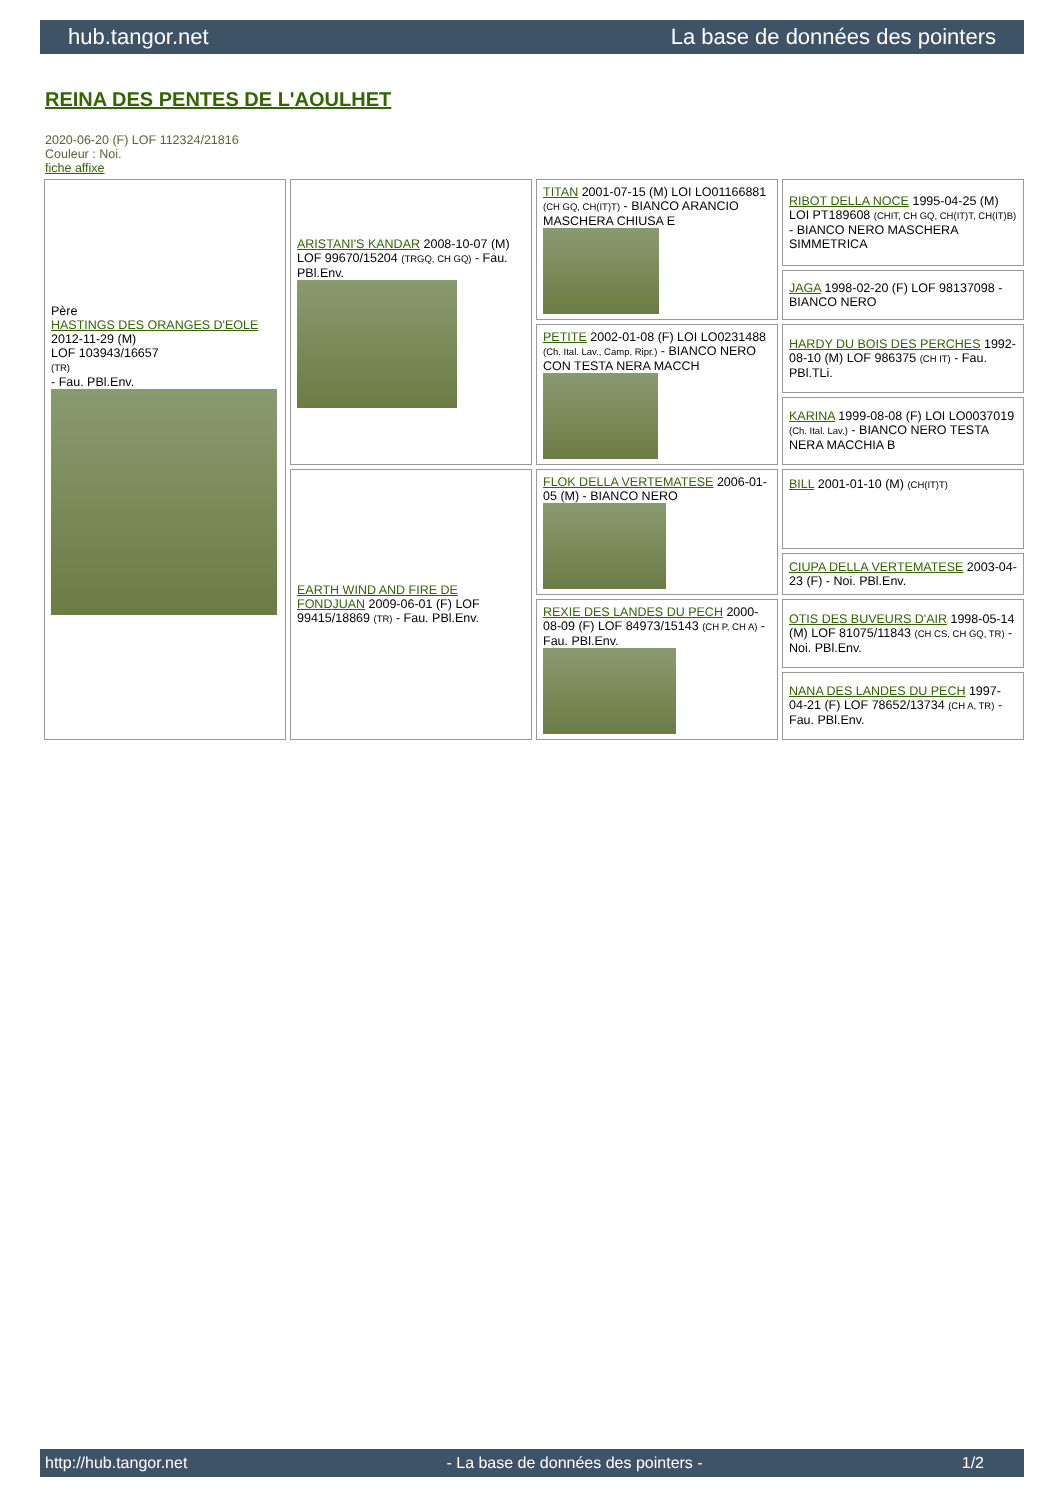hub.tangor.net La base de données des pointers
REINA DES PENTES DE L'AOULHET
2020-06-20 (F) LOF 112324/21816
Couleur : Noi.
fiche affixe
| Père HASTINGS DES ORANGES D'EOLE 2012-11-29 (M) LOF 103943/16657 (TR) - Fau. PBl.Env. | ARISTANI'S KANDAR 2008-10-07 (M) LOF 99670/15204 (TRGQ, CH GQ) - Fau. PBl.Env. | TITAN 2001-07-15 (M) LOI LO01166881 (CH GQ, CH(IT)T) - BIANCO ARANCIO MASCHERA CHIUSA E | RIBOT DELLA NOCE 1995-04-25 (M) LOI PT189608 (CHIT, CH GQ, CH(IT)T, CH(IT)B) - BIANCO NERO MASCHERA SIMMETRICA |
| | | | JAGA 1998-02-20 (F) LOF 98137098 - BIANCO NERO |
| | | PETITE 2002-01-08 (F) LOI LO0231488 (Ch. Ital. Lav., Camp. Ripr.) - BIANCO NERO CON TESTA NERA MACCH | HARDY DU BOIS DES PERCHES 1992-08-10 (M) LOF 986375 (CH IT) - Fau. PBl.TLi. |
| | | | KARINA 1999-08-08 (F) LOI LO0037019 (Ch. Ital. Lav.) - BIANCO NERO TESTA NERA MACCHIA B |
| | EARTH WIND AND FIRE DE FONDJUAN 2009-06-01 (F) LOF 99415/18869 (TR) - Fau. PBl.Env. | FLOK DELLA VERTEMATESE 2006-01-05 (M) - BIANCO NERO | BILL 2001-01-10 (M) (CH(IT)T) |
| | | | CIUPA DELLA VERTEMATESE 2003-04-23 (F) - Noi. PBl.Env. |
| | | REXIE DES LANDES DU PECH 2000-08-09 (F) LOF 84973/15143 (CH P, CH A) - Fau. PBl.Env. | OTIS DES BUVEURS D'AIR 1998-05-14 (M) LOF 81075/11843 (CH CS, CH GQ, TR) - Noi. PBl.Env. |
| | | | NANA DES LANDES DU PECH 1997-04-21 (F) LOF 78652/13734 (CH A, TR) - Fau. PBl.Env. |
http://hub.tangor.net - La base de données des pointers - 1/2